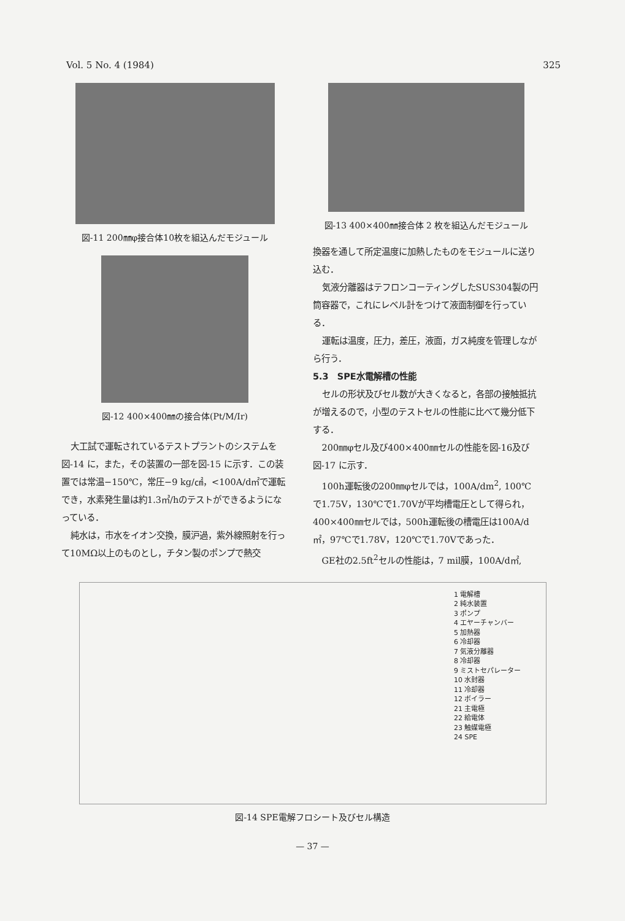Vol. 5 No. 4 (1984) 325
図-11 200㎜φ接合体10枚を組込んだモジュール
図-12 400×400㎜の接合体(Pt/M/Ir)
大工試で運転されているテストプラントのシステムを図-14 に，また，その装置の一部を図-15 に示す．この装置では常温−150℃，常圧−9 kg/㎠，<100A/d㎡で運転でき，水素発生量は約1.3㎥/hのテストができるようになっている．
純水は，市水をイオン交換，膜沪過，紫外線照射を行って10MΩ以上のものとし，チタン製のポンプで熱交
図-13 400×400㎜接合体 2 枚を組込んだモジュール
換器を通して所定温度に加熱したものをモジュールに送り込む．
気液分離器はテフロンコーティングしたSUS304製の円筒容器で，これにレベル計をつけて液面制御を行っている．
運転は温度，圧力，差圧，液面，ガス純度を管理しながら行う．
5.3　SPE水電解槽の性能
セルの形状及びセル数が大きくなると，各部の接触抵抗が増えるので，小型のテストセルの性能に比べて幾分低下する．
200㎜φセル及び400×400㎜セルの性能を図-16及び図-17 に示す．
100h運転後の200㎜φセルでは，100A/dm<sup>2</sup>, 100℃で1.75V，130℃で1.70Vが平均槽電圧として得られ，400×400㎜セルでは，500h運転後の槽電圧は100A/d㎡，97℃で1.78V，120℃で1.70Vであった．
GE社の2.5ft<sup>2</sup>セルの性能は，7 mil膜，100A/d㎡,
1 電解槽
2 純水装置
3 ポンプ
4 エヤーチャンバー
5 加熱器
6 冷却器
7 気液分離器
8 冷却器
9 ミストセパレーター
10 水封器
11 冷却器
12 ボイラー
21 主電極
22 給電体
23 触媒電極
24 SPE
図-14 SPE電解フロシート及びセル構造
— 37 —